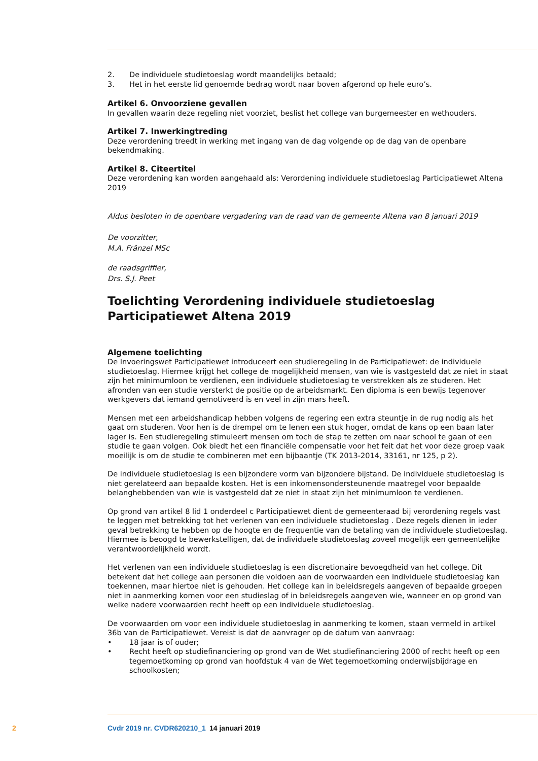2. De individuele studietoeslag wordt maandelijks betaald;
3. Het in het eerste lid genoemde bedrag wordt naar boven afgerond op hele euro’s.
Artikel 6. Onvoorziene gevallen
In gevallen waarin deze regeling niet voorziet, beslist het college van burgemeester en wethouders.
Artikel 7. Inwerkingtreding
Deze verordening treedt in werking met ingang van de dag volgende op de dag van de openbare bekendmaking.
Artikel 8. Citeertitel
Deze verordening kan worden aangehaald als: Verordening individuele studietoeslag Participatiewet Altena 2019
Aldus besloten in de openbare vergadering van de raad van de gemeente Altena van 8 januari 2019
De voorzitter,
M.A. Fränzel MSc
de raadsgriffier,
Drs. S.J. Peet
Toelichting Verordening individuele studietoeslag Participatiewet Altena 2019
Algemene toelichting
De Invoeringswet Participatiewet introduceert een studieregeling in de Participatiewet: de individuele studietoeslag. Hiermee krijgt het college de mogelijkheid mensen, van wie is vastgesteld dat ze niet in staat zijn het minimumloon te verdienen, een individuele studietoeslag te verstrekken als ze studeren. Het afronden van een studie versterkt de positie op de arbeidsmarkt. Een diploma is een bewijs tegenover werkgevers dat iemand gemotiveerd is en veel in zijn mars heeft.
Mensen met een arbeidshandicap hebben volgens de regering een extra steuntje in de rug nodig als het gaat om studeren. Voor hen is de drempel om te lenen een stuk hoger, omdat de kans op een baan later lager is. Een studieregeling stimuleert mensen om toch de stap te zetten om naar school te gaan of een studie te gaan volgen. Ook biedt het een financiële compensatie voor het feit dat het voor deze groep vaak moeilijk is om de studie te combineren met een bijbaantje (TK 2013-2014, 33161, nr 125, p 2).
De individuele studietoeslag is een bijzondere vorm van bijzondere bijstand. De individuele studietoeslag is niet gerelateerd aan bepaalde kosten. Het is een inkomensondersteunende maatregel voor bepaalde belanghebbenden van wie is vastgesteld dat ze niet in staat zijn het minimumloon te verdienen.
Op grond van artikel 8 lid 1 onderdeel c Participatiewet dient de gemeenteraad bij verordening regels vast te leggen met betrekking tot het verlenen van een individuele studietoeslag . Deze regels dienen in ieder geval betrekking te hebben op de hoogte en de frequentie van de betaling van de individuele studietoeslag. Hiermee is beoogd te bewerkstelligen, dat de individuele studietoeslag zoveel mogelijk een gemeentelijke verantwoordelijkheid wordt.
Het verlenen van een individuele studietoeslag is een discretionaire bevoegdheid van het college. Dit betekent dat het college aan personen die voldoen aan de voorwaarden een individuele studietoeslag kan toekennen, maar hiertoe niet is gehouden. Het college kan in beleidsregels aangeven of bepaalde groepen niet in aanmerking komen voor een studieslag of in beleidsregels aangeven wie, wanneer en op grond van welke nadere voorwaarden recht heeft op een individuele studietoeslag.
De voorwaarden om voor een individuele studietoeslag in aanmerking te komen, staan vermeld in artikel 36b van de Participatiewet. Vereist is dat de aanvrager op de datum van aanvraag:
• 18 jaar is of ouder;
• Recht heeft op studiefinanciering op grond van de Wet studiefinanciering 2000 of recht heeft op een tegemoetkoming op grond van hoofdstuk 4 van de Wet tegemoetkoming onderwijsbijdrage en schoolkosten;
2 Cvdr 2019 nr. CVDR620210_1 14 januari 2019